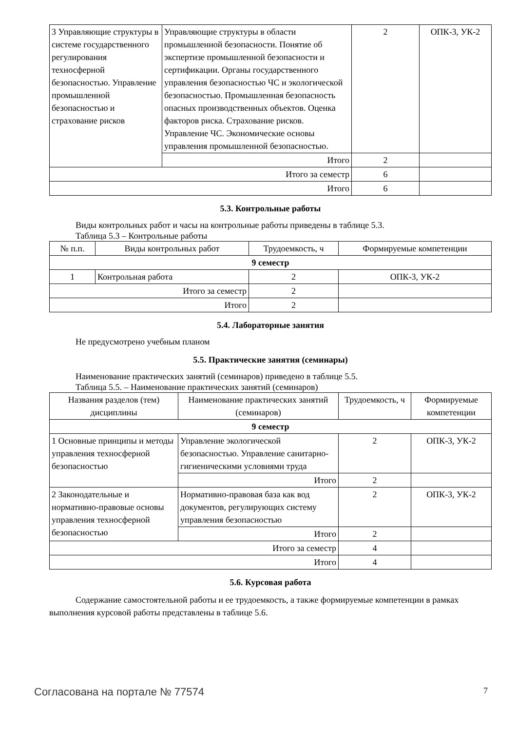| 3 Управляющие структуры в системе государственного регулирования техносферной безопасностью. Управление промышленной безопасностью и страхование рисков | Управляющие структуры в области промышленной безопасности. Понятие об экспертизе промышленной безопасности и сертификации. Органы государственного управления безопасностью ЧС и экологической безопасностью. Промышленная безопасность опасных производственных объектов. Оценка факторов риска. Страхование рисков. Управление ЧС. Экономические основы управления промышленной безопасностью. | 2 | ОПК-3, УК-2 |
| | Итого | 2 | |
| Итого за семестр | | 6 | |
| Итого | | 6 | |
5.3. Контрольные работы
Виды контрольных работ и часы на контрольные работы приведены в таблице 5.3.
Таблица 5.3 – Контрольные работы
| № п.п. | Виды контрольных работ | Трудоемкость, ч | Формируемые компетенции |
| --- | --- | --- | --- |
| 9 семестр | | | |
| 1 | Контрольная работа | 2 | ОПК-3, УК-2 |
| Итого за семестр | | 2 | |
| Итого | | 2 | |
5.4. Лабораторные занятия
Не предусмотрено учебным планом
5.5. Практические занятия (семинары)
Наименование практических занятий (семинаров) приведено в таблице 5.5.
Таблица 5.5. – Наименование практических занятий (семинаров)
| Названия разделов (тем) дисциплины | Наименование практических занятий (семинаров) | Трудоемкость, ч | Формируемые компетенции |
| --- | --- | --- | --- |
| 9 семестр | | | |
| 1 Основные принципы и методы управления техносферной безопасностью | Управление экологической безопасностью. Управление санитарно-гигиеническими условиями труда | 2 | ОПК-3, УК-2 |
| | Итого | 2 | |
| 2 Законодательные и нормативно-правовые основы управления техносферной безопасностью | Нормативно-правовая база как вод документов, регулирующих систему управления безопасностью | 2 | ОПК-3, УК-2 |
| | Итого | 2 | |
| Итого за семестр | | 4 | |
| Итого | | 4 | |
5.6. Курсовая работа
Содержание самостоятельной работы и ее трудоемкость, а также формируемые компетенции в рамках выполнения курсовой работы представлены в таблице 5.6.
Согласована на портале № 77574 7